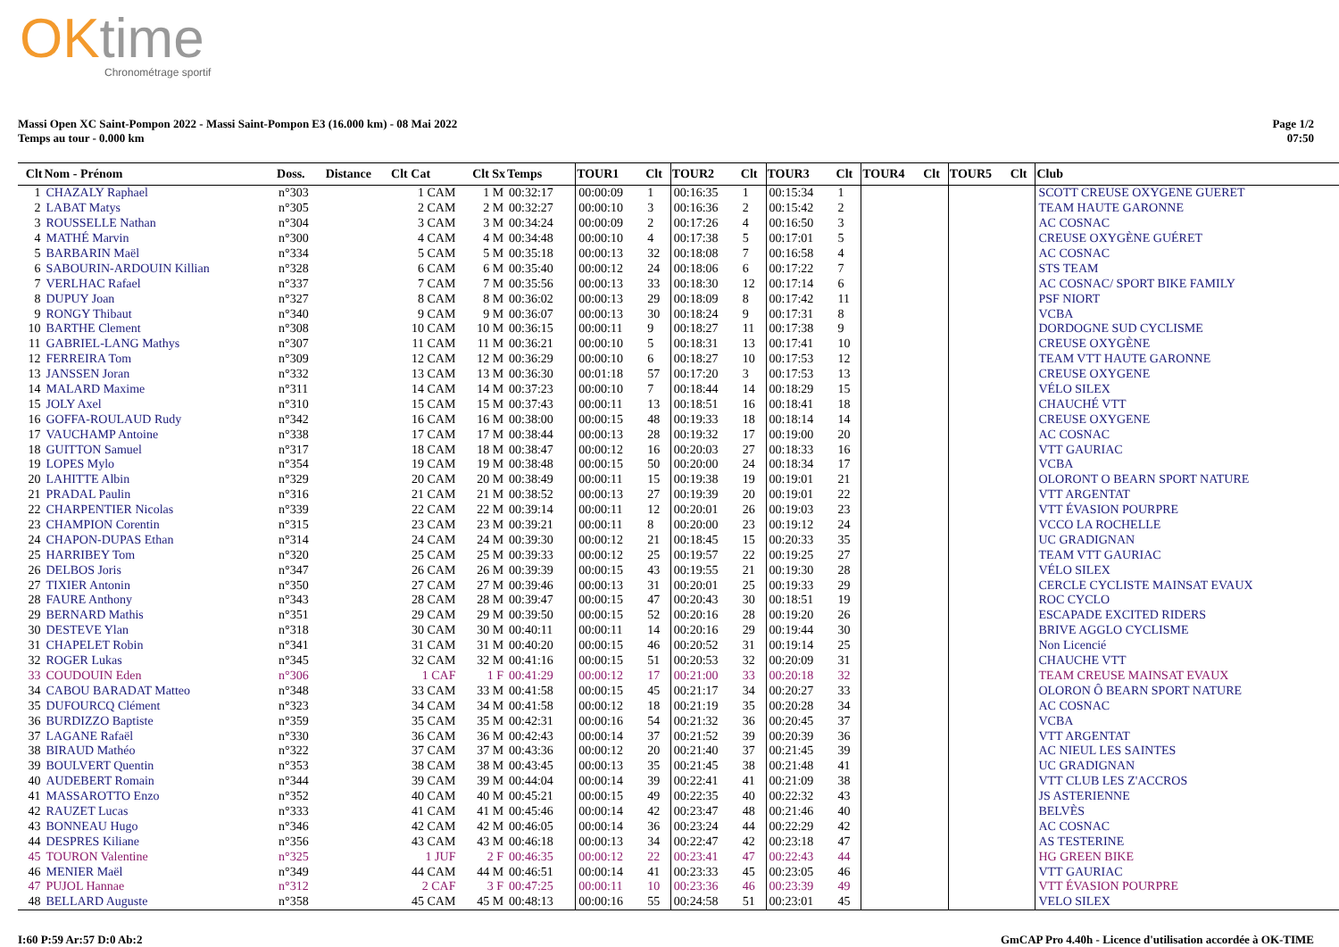OKtime
Chronométrage sportif
Massi Open XC Saint-Pompon 2022 - Massi Saint-Pompon E3 (16.000 km) - 08 Mai 2022
Temps au tour - 0.000 km
Page 1/2
07:50
| Clt | Nom - Prénom | Doss. | Distance | Clt Cat | Clt Sx | Temps | TOUR1 | Clt | TOUR2 | Clt | TOUR3 | Clt | TOUR4 | Clt | TOUR5 | Clt | Club |
| --- | --- | --- | --- | --- | --- | --- | --- | --- | --- | --- | --- | --- | --- | --- | --- | --- | --- |
| 1 | CHAZALY Raphael | n°303 | | 1 CAM | 1 M | 00:32:17 | 00:00:09 | 1 | 00:16:35 | 1 | 00:15:34 | 1 | | | | | SCOTT CREUSE OXYGENE GUERET |
| 2 | LABAT Matys | n°305 | | 2 CAM | 2 M | 00:32:27 | 00:00:10 | 3 | 00:16:36 | 2 | 00:15:42 | 2 | | | | | TEAM HAUTE GARONNE |
| 3 | ROUSSELLE Nathan | n°304 | | 3 CAM | 3 M | 00:34:24 | 00:00:09 | 2 | 00:17:26 | 4 | 00:16:50 | 3 | | | | | AC COSNAC |
| 4 | MATHÉ Marvin | n°300 | | 4 CAM | 4 M | 00:34:48 | 00:00:10 | 4 | 00:17:38 | 5 | 00:17:01 | 5 | | | | | CREUSE OXYGÈNE GUÉRET |
| 5 | BARBARIN Maël | n°334 | | 5 CAM | 5 M | 00:35:18 | 00:00:13 | 32 | 00:18:08 | 7 | 00:16:58 | 4 | | | | | AC COSNAC |
| 6 | SABOURIN-ARDOUIN Killian | n°328 | | 6 CAM | 6 M | 00:35:40 | 00:00:12 | 24 | 00:18:06 | 6 | 00:17:22 | 7 | | | | | STS TEAM |
| 7 | VERLHAC Rafael | n°337 | | 7 CAM | 7 M | 00:35:56 | 00:00:13 | 33 | 00:18:30 | 12 | 00:17:14 | 6 | | | | | AC COSNAC/ SPORT BIKE FAMILY |
| 8 | DUPUY Joan | n°327 | | 8 CAM | 8 M | 00:36:02 | 00:00:13 | 29 | 00:18:09 | 8 | 00:17:42 | 11 | | | | | PSF NIORT |
| 9 | RONGY Thibaut | n°340 | | 9 CAM | 9 M | 00:36:07 | 00:00:13 | 30 | 00:18:24 | 9 | 00:17:31 | 8 | | | | | VCBA |
| 10 | BARTHE Clement | n°308 | | 10 CAM | 10 M | 00:36:15 | 00:00:11 | 9 | 00:18:27 | 11 | 00:17:38 | 9 | | | | | DORDOGNE SUD CYCLISME |
| 11 | GABRIEL-LANG Mathys | n°307 | | 11 CAM | 11 M | 00:36:21 | 00:00:10 | 5 | 00:18:31 | 13 | 00:17:41 | 10 | | | | | CREUSE OXYGÈNE |
| 12 | FERREIRA Tom | n°309 | | 12 CAM | 12 M | 00:36:29 | 00:00:10 | 6 | 00:18:27 | 10 | 00:17:53 | 12 | | | | | TEAM VTT HAUTE GARONNE |
| 13 | JANSSEN Joran | n°332 | | 13 CAM | 13 M | 00:36:30 | 00:01:18 | 57 | 00:17:20 | 3 | 00:17:53 | 13 | | | | | CREUSE OXYGENE |
| 14 | MALARD Maxime | n°311 | | 14 CAM | 14 M | 00:37:23 | 00:00:10 | 7 | 00:18:44 | 14 | 00:18:29 | 15 | | | | | VÉLO SILEX |
| 15 | JOLY Axel | n°310 | | 15 CAM | 15 M | 00:37:43 | 00:00:11 | 13 | 00:18:51 | 16 | 00:18:41 | 18 | | | | | CHAUCHÉ VTT |
| 16 | GOFFA-ROULAUD Rudy | n°342 | | 16 CAM | 16 M | 00:38:00 | 00:00:15 | 48 | 00:19:33 | 18 | 00:18:14 | 14 | | | | | CREUSE OXYGENE |
| 17 | VAUCHAMP Antoine | n°338 | | 17 CAM | 17 M | 00:38:44 | 00:00:13 | 28 | 00:19:32 | 17 | 00:19:00 | 20 | | | | | AC COSNAC |
| 18 | GUITTON Samuel | n°317 | | 18 CAM | 18 M | 00:38:47 | 00:00:12 | 16 | 00:20:03 | 27 | 00:18:33 | 16 | | | | | VTT GAURIAC |
| 19 | LOPES Mylo | n°354 | | 19 CAM | 19 M | 00:38:48 | 00:00:15 | 50 | 00:20:00 | 24 | 00:18:34 | 17 | | | | | VCBA |
| 20 | LAHITTE Albin | n°329 | | 20 CAM | 20 M | 00:38:49 | 00:00:11 | 15 | 00:19:38 | 19 | 00:19:01 | 21 | | | | | OLORONT O BEARN SPORT NATURE |
| 21 | PRADAL Paulin | n°316 | | 21 CAM | 21 M | 00:38:52 | 00:00:13 | 27 | 00:19:39 | 20 | 00:19:01 | 22 | | | | | VTT ARGENTAT |
| 22 | CHARPENTIER Nicolas | n°339 | | 22 CAM | 22 M | 00:39:14 | 00:00:11 | 12 | 00:20:01 | 26 | 00:19:03 | 23 | | | | | VTT ÉVASION POURPRE |
| 23 | CHAMPION Corentin | n°315 | | 23 CAM | 23 M | 00:39:21 | 00:00:11 | 8 | 00:20:00 | 23 | 00:19:12 | 24 | | | | | VCCO LA ROCHELLE |
| 24 | CHAPON-DUPAS Ethan | n°314 | | 24 CAM | 24 M | 00:39:30 | 00:00:12 | 21 | 00:18:45 | 15 | 00:20:33 | 35 | | | | | UC GRADIGNAN |
| 25 | HARRIBEY Tom | n°320 | | 25 CAM | 25 M | 00:39:33 | 00:00:12 | 25 | 00:19:57 | 22 | 00:19:25 | 27 | | | | | TEAM VTT GAURIAC |
| 26 | DELBOS Joris | n°347 | | 26 CAM | 26 M | 00:39:39 | 00:00:15 | 43 | 00:19:55 | 21 | 00:19:30 | 28 | | | | | VÉLO SILEX |
| 27 | TIXIER Antonin | n°350 | | 27 CAM | 27 M | 00:39:46 | 00:00:13 | 31 | 00:20:01 | 25 | 00:19:33 | 29 | | | | | CERCLE CYCLISTE MAINSAT EVAUX |
| 28 | FAURE Anthony | n°343 | | 28 CAM | 28 M | 00:39:47 | 00:00:15 | 47 | 00:20:43 | 30 | 00:18:51 | 19 | | | | | ROC CYCLO |
| 29 | BERNARD Mathis | n°351 | | 29 CAM | 29 M | 00:39:50 | 00:00:15 | 52 | 00:20:16 | 28 | 00:19:20 | 26 | | | | | ESCAPADE EXCITED RIDERS |
| 30 | DESTEVE Ylan | n°318 | | 30 CAM | 30 M | 00:40:11 | 00:00:11 | 14 | 00:20:16 | 29 | 00:19:44 | 30 | | | | | BRIVE AGGLO CYCLISME |
| 31 | CHAPELET Robin | n°341 | | 31 CAM | 31 M | 00:40:20 | 00:00:15 | 46 | 00:20:52 | 31 | 00:19:14 | 25 | | | | | Non Licencié |
| 32 | ROGER Lukas | n°345 | | 32 CAM | 32 M | 00:41:16 | 00:00:15 | 51 | 00:20:53 | 32 | 00:20:09 | 31 | | | | | CHAUCHE VTT |
| 33 | COUDOUIN Eden | n°306 | | 1 CAF | 1 F | 00:41:29 | 00:00:12 | 17 | 00:21:00 | 33 | 00:20:18 | 32 | | | | | TEAM CREUSE MAINSAT EVAUX |
| 34 | CABOU BARADAT Matteo | n°348 | | 33 CAM | 33 M | 00:41:58 | 00:00:15 | 45 | 00:21:17 | 34 | 00:20:27 | 33 | | | | | OLORON Ô BEARN SPORT NATURE |
| 35 | DUFOURCQ Clément | n°323 | | 34 CAM | 34 M | 00:41:58 | 00:00:12 | 18 | 00:21:19 | 35 | 00:20:28 | 34 | | | | | AC COSNAC |
| 36 | BURDIZZO Baptiste | n°359 | | 35 CAM | 35 M | 00:42:31 | 00:00:16 | 54 | 00:21:32 | 36 | 00:20:45 | 37 | | | | | VCBA |
| 37 | LAGANE Rafaël | n°330 | | 36 CAM | 36 M | 00:42:43 | 00:00:14 | 37 | 00:21:52 | 39 | 00:20:39 | 36 | | | | | VTT ARGENTAT |
| 38 | BIRAUD Mathéo | n°322 | | 37 CAM | 37 M | 00:43:36 | 00:00:12 | 20 | 00:21:40 | 37 | 00:21:45 | 39 | | | | | AC NIEUL LES SAINTES |
| 39 | BOULVERT Quentin | n°353 | | 38 CAM | 38 M | 00:43:45 | 00:00:13 | 35 | 00:21:45 | 38 | 00:21:48 | 41 | | | | | UC GRADIGNAN |
| 40 | AUDEBERT Romain | n°344 | | 39 CAM | 39 M | 00:44:04 | 00:00:14 | 39 | 00:22:41 | 41 | 00:21:09 | 38 | | | | | VTT CLUB LES Z'ACCROS |
| 41 | MASSAROTTO Enzo | n°352 | | 40 CAM | 40 M | 00:45:21 | 00:00:15 | 49 | 00:22:35 | 40 | 00:22:32 | 43 | | | | | JS ASTERIENNE |
| 42 | RAUZET Lucas | n°333 | | 41 CAM | 41 M | 00:45:46 | 00:00:14 | 42 | 00:23:47 | 48 | 00:21:46 | 40 | | | | | BELVÈS |
| 43 | BONNEAU Hugo | n°346 | | 42 CAM | 42 M | 00:46:05 | 00:00:14 | 36 | 00:23:24 | 44 | 00:22:29 | 42 | | | | | AC COSNAC |
| 44 | DESPRES Kiliane | n°356 | | 43 CAM | 43 M | 00:46:18 | 00:00:13 | 34 | 00:22:47 | 42 | 00:23:18 | 47 | | | | | AS TESTERINE |
| 45 | TOURON Valentine | n°325 | | 1 JUF | 2 F | 00:46:35 | 00:00:12 | 22 | 00:23:41 | 47 | 00:22:43 | 44 | | | | | HG GREEN BIKE |
| 46 | MENIER Maël | n°349 | | 44 CAM | 44 M | 00:46:51 | 00:00:14 | 41 | 00:23:33 | 45 | 00:23:05 | 46 | | | | | VTT GAURIAC |
| 47 | PUJOL Hannae | n°312 | | 2 CAF | 3 F | 00:47:25 | 00:00:11 | 10 | 00:23:36 | 46 | 00:23:39 | 49 | | | | | VTT ÉVASION POURPRE |
| 48 | BELLARD Auguste | n°358 | | 45 CAM | 45 M | 00:48:13 | 00:00:16 | 55 | 00:24:58 | 51 | 00:23:01 | 45 | | | | | VELO SILEX |
I:60 P:59 Ar:57 D:0 Ab:2 GmCAP Pro 4.40h - Licence d'utilisation accordée à OK-TIME